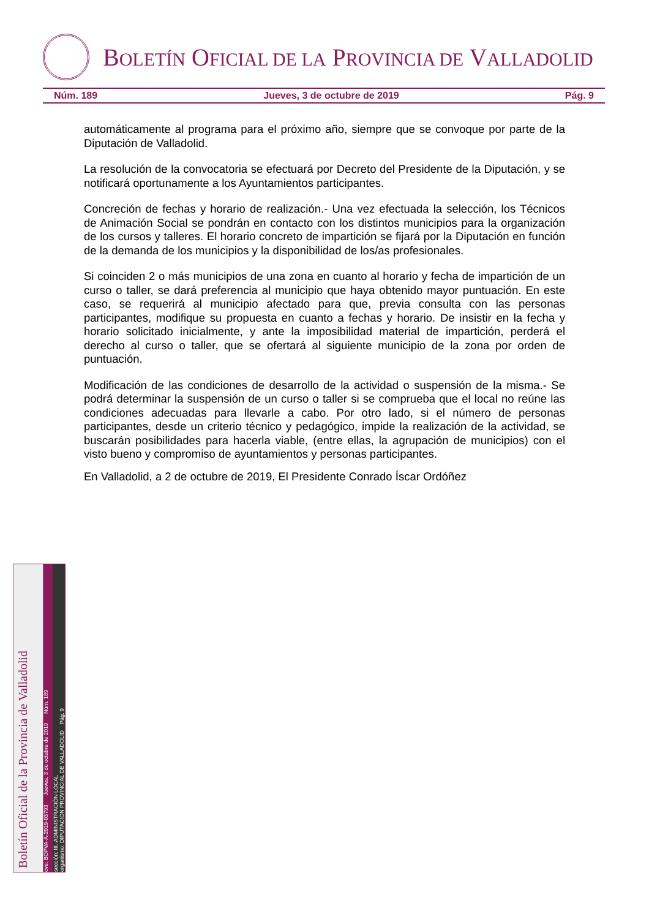BOLETÍN OFICIAL DE LA PROVINCIA DE VALLADOLID
Núm. 189 Jueves, 3 de octubre de 2019 Pág. 9
automáticamente al programa para el próximo año, siempre que se convoque por parte de la Diputación de Valladolid.
La resolución de la convocatoria se efectuará por Decreto del Presidente de la Diputación, y se notificará oportunamente a los Ayuntamientos participantes.
Concreción de fechas y horario de realización.- Una vez efectuada la selección, los Técnicos de Animación Social se pondrán en contacto con los distintos municipios para la organización de los cursos y talleres. El horario concreto de impartición se fijará por la Diputación en función de la demanda de los municipios y la disponibilidad de los/as profesionales.
Si coinciden 2 o más municipios de una zona en cuanto al horario y fecha de impartición de un curso o taller, se dará preferencia al municipio que haya obtenido mayor puntuación. En este caso, se requerirá al municipio afectado para que, previa consulta con las personas participantes, modifique su propuesta en cuanto a fechas y horario. De insistir en la fecha y horario solicitado inicialmente, y ante la imposibilidad material de impartición, perderá el derecho al curso o taller, que se ofertará al siguiente municipio de la zona por orden de puntuación.
Modificación de las condiciones de desarrollo de la actividad o suspensión de la misma.- Se podrá determinar la suspensión de un curso o taller si se comprueba que el local no reúne las condiciones adecuadas para llevarle a cabo. Por otro lado, si el número de personas participantes, desde un criterio técnico y pedagógico, impide la realización de la actividad, se buscarán posibilidades para hacerla viable, (entre ellas, la agrupación de municipios) con el visto bueno y compromiso de ayuntamientos y personas participantes.
En Valladolid, a 2 de octubre de 2019, El Presidente Conrado Íscar Ordóñez
Boletín Oficial de la Provincia de Valladolid
cve: BOPVA-A-2019-03793 Jueves, 3 de octubre de 2019 Núm. 189
sección: III.-ADMINISTRACIÓN LOCAL
organismo: DIPUTACION PROVINCIAL DE VALLADOLID Pág. 9